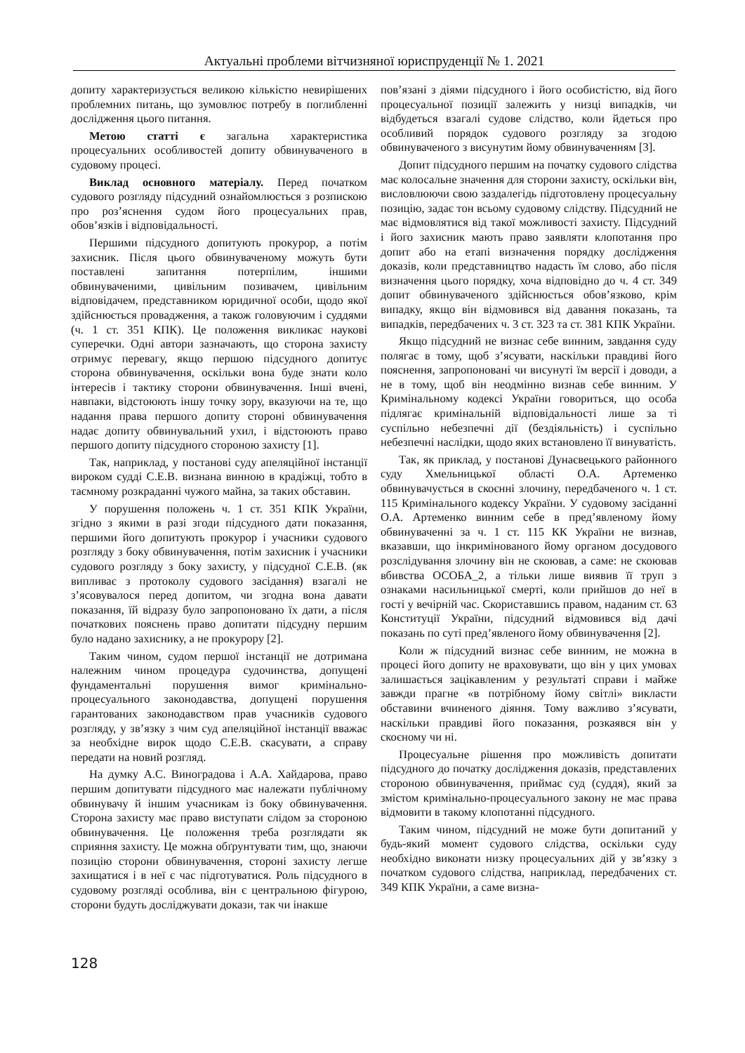Актуальні проблеми вітчизняної юриспруденції № 1. 2021
допиту характеризується великою кількістю невирішених проблемних питань, що зумовлює потребу в поглибленні дослідження цього питання.
Метою статті є загальна характеристика процесуальних особливостей допиту обвинуваченого в судовому процесі.
Виклад основного матеріалу. Перед початком судового розгляду підсудний ознайомлюється з розпискою про роз’яснення судом його процесуальних прав, обов’язків і відповідальності.
Першими підсудного допитують прокурор, а потім захисник. Після цього обвинуваченому можуть бути поставлені запитання потерпілим, іншими обвинуваченими, цивільним позивачем, цивільним відповідачем, представником юридичної особи, щодо якої здійснюється провадження, а також головуючим і суддями (ч. 1 ст. 351 КПК). Це положення викликає наукові суперечки. Одні автори зазначають, що сторона захисту отримує перевагу, якщо першою підсудного допитує сторона обвинувачення, оскільки вона буде знати коло інтересів і тактику сторони обвинувачення. Інші вчені, навпаки, відстоюють іншу точку зору, вказуючи на те, що надання права першого допиту стороні обвинувачення надає допиту обвинувальний ухил, і відстоюють право першого допиту підсудного стороною захисту [1].
Так, наприклад, у постанові суду апеляційної інстанції вироком судді С.Е.В. визнана винною в крадіжці, тобто в таємному розкраданні чужого майна, за таких обставин.
У порушення положень ч. 1 ст. 351 КПК України, згідно з якими в разі згоди підсудного дати показання, першими його допитують прокурор і учасники судового розгляду з боку обвинувачення, потім захисник і учасники судового розгляду з боку захисту, у підсудної С.Е.В. (як випливає з протоколу судового засідання) взагалі не з’ясовувалося перед допитом, чи згодна вона давати показання, їй відразу було запропоновано їх дати, а після початкових пояснень право допитати підсудну першим було надано захиснику, а не прокурору [2].
Таким чином, судом першої інстанції не дотримана належним чином процедура судочинства, допущені фундаментальні порушення вимог кримінально-процесуального законодавства, допущені порушення гарантованих законодавством прав учасників судового розгляду, у зв’язку з чим суд апеляційної інстанції вважає за необхідне вирок щодо С.Е.В. скасувати, а справу передати на новий розгляд.
На думку А.С. Виноградова і А.А. Хайдарова, право першим допитувати підсудного має належати публічному обвинувачу й іншим учасникам із боку обвинувачення. Сторона захисту має право виступати слідом за стороною обвинувачення. Це положення треба розглядати як сприяння захисту. Це можна обґрунтувати тим, що, знаючи позицію сторони обвинувачення, стороні захисту легше захищатися і в неї є час підготуватися. Роль підсудного в судовому розгляді особлива, він є центральною фігурою, сторони будуть досліджувати докази, так чи інакше
пов’язані з діями підсудного і його особистістю, від його процесуальної позиції залежить у низці випадків, чи відбудеться взагалі судове слідство, коли йдеться про особливий порядок судового розгляду за згодою обвинуваченого з висунутим йому обвинуваченням [3].
Допит підсудного першим на початку судового слідства має колосальне значення для сторони захисту, оскільки він, висловлюючи свою заздалегідь підготовлену процесуальну позицію, задає тон всьому судовому слідству. Підсудний не має відмовлятися від такої можливості захисту. Підсудний і його захисник мають право заявляти клопотання про допит або на етапі визначення порядку дослідження доказів, коли представництво надасть їм слово, або після визначення цього порядку, хоча відповідно до ч. 4 ст. 349 допит обвинуваченого здійснюється обов’язково, крім випадку, якщо він відмовився від давання показань, та випадків, передбачених ч. 3 ст. 323 та ст. 381 КПК України.
Якщо підсудний не визнає себе винним, завдання суду полягає в тому, щоб з’ясувати, наскільки правдиві його пояснення, запропоновані чи висунуті їм версії і доводи, а не в тому, щоб він неодмінно визнав себе винним. У Кримінальному кодексі України говориться, що особа підлягає кримінальній відповідальності лише за ті суспільно небезпечні дії (бездіяльність) і суспільно небезпечні наслідки, щодо яких встановлено її винуватість.
Так, як приклад, у постанові Дунаєвецького районного суду Хмельницької області О.А. Артеменко обвинувачується в скоєнні злочину, передбаченого ч. 1 ст. 115 Кримінального кодексу України. У судовому засіданні О.А. Артеменко винним себе в пред’явленому йому обвинуваченні за ч. 1 ст. 115 КК України не визнав, вказавши, що інкримінованого йому органом досудового розслідування злочину він не скоював, а саме: не скоював вбивства ОСОБА_2, а тільки лише виявив її труп з ознаками насильницької смерті, коли прийшов до неї в гості у вечірній час. Скориставшись правом, наданим ст. 63 Конституції України, підсудний відмовився від дачі показань по суті пред’явленого йому обвинувачення [2].
Коли ж підсудний визнає себе винним, не можна в процесі його допиту не враховувати, що він у цих умовах залишається зацікавленим у результаті справи і майже завжди прагне «в потрібному йому світлі» викласти обставини вчиненого діяння. Тому важливо з’ясувати, наскільки правдиві його показання, розкаявся він у скоєному чи ні.
Процесуальне рішення про можливість допитати підсудного до початку дослідження доказів, представлених стороною обвинувачення, приймає суд (суддя), який за змістом кримінально-процесуального закону не має права відмовити в такому клопотанні підсудного.
Таким чином, підсудний не може бути допитаний у будь-який момент судового слідства, оскільки суду необхідно виконати низку процесуальних дій у зв’язку з початком судового слідства, наприклад, передбачених ст. 349 КПК України, а саме визна-
128